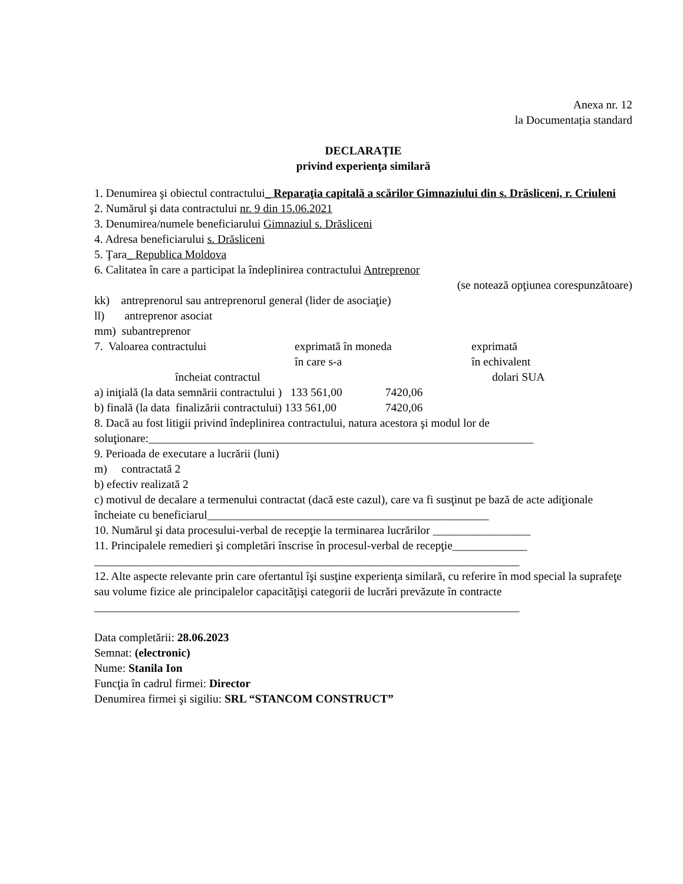Anexa nr. 12
la Documentația standard
DECLARAȚIE
privind experienţa similară
1. Denumirea şi obiectul contractului_ Reparaţia capitală a scărilor Gimnaziului din s. Drăsliceni, r. Criuleni
2. Numărul şi data contractului nr. 9 din 15.06.2021
3. Denumirea/numele beneficiarului Gimnaziul s. Drăsliceni
4. Adresa beneficiarului s. Drăsliceni
5. Ţara_ Republica Moldova
6. Calitatea în care a participat la îndeplinirea contractului Antreprenor
(se notează opţiunea corespunzătoare)
kk) antreprenorul sau antreprenorul general (lider de asociaţie)
ll) antreprenor asociat
mm) subantreprenor
7. Valoarea contractului exprimată în moneda
în care s-a exprimată
în echivalent
încheiat contractul dolari SUA
a) iniţială (la data semnării contractului ) 133 561,00 7420,06
b) finală (la data finalizării contractului) 133 561,00 7420,06
8. Dacă au fost litigii privind îndeplinirea contractului, natura acestora şi modul lor de soluţionare:___________________________________________________________________
9. Perioada de executare a lucrării (luni)
m) contractată 2
b) efectiv realizată 2
c) motivul de decalare a termenului contractat (dacă este cazul), care va fi susţinut pe bază de acte adiţionale încheiate cu beneficiarul_________________________________________________
10. Numărul şi data procesului-verbal de recepţie la terminarea lucrărilor _________________
11. Principalele remedieri şi completări înscrise în procesul-verbal de recepţie_____________
__________________________________________________________________________
12. Alte aspecte relevante prin care ofertantul îşi susţine experienţa similară, cu referire în mod special la suprafeţe sau volume fizice ale principalelor capacităţişi categorii de lucrări prevăzute în contracte
__________________________________________________________________________
Data completării: 28.06.2023
Semnat: (electronic)
Nume: Stanila Ion
Funcţia în cadrul firmei: Director
Denumirea firmei şi sigiliu: SRL “STANCOM CONSTRUCT”